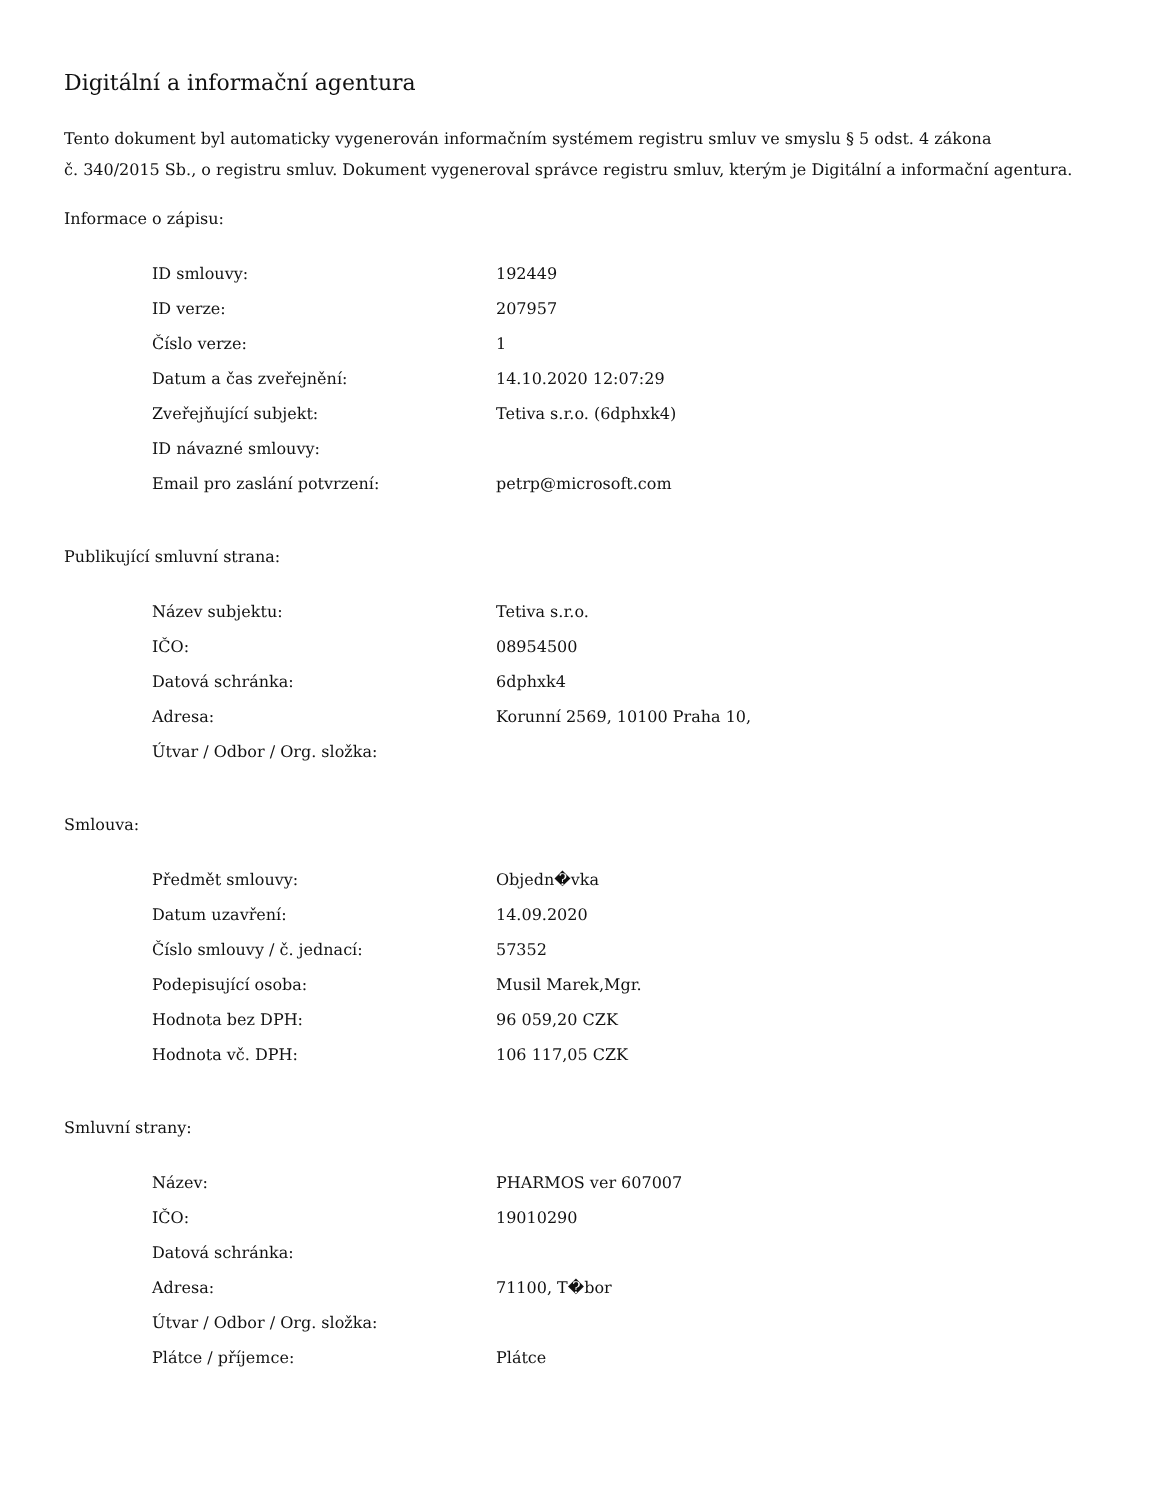Digitální a informační agentura
Tento dokument byl automaticky vygenerován informačním systémem registru smluv ve smyslu § 5 odst. 4 zákona
č. 340/2015 Sb., o registru smluv. Dokument vygeneroval správce registru smluv, kterým je Digitální a informační agentura.
Informace o zápisu:
| ID smlouvy: | 192449 |
| ID verze: | 207957 |
| Číslo verze: | 1 |
| Datum a čas zveřejnění: | 14.10.2020 12:07:29 |
| Zveřejňující subjekt: | Tetiva s.r.o. (6dphxk4) |
| ID návazné smlouvy: | |
| Email pro zaslání potvrzení: | petrp@microsoft.com |
Publikující smluvní strana:
| Název subjektu: | Tetiva s.r.o. |
| IČO: | 08954500 |
| Datová schránka: | 6dphxk4 |
| Adresa: | Korunní 2569, 10100 Praha 10, |
| Útvar / Odbor / Org. složka: | |
Smlouva:
| Předmět smlouvy: | Objedn�vka |
| Datum uzavření: | 14.09.2020 |
| Číslo smlouvy / č. jednací: | 57352 |
| Podepisující osoba: | Musil Marek,Mgr. |
| Hodnota bez DPH: | 96 059,20 CZK |
| Hodnota vč. DPH: | 106 117,05 CZK |
Smluvní strany:
| Název: | PHARMOS ver 607007 |
| IČO: | 19010290 |
| Datová schránka: | |
| Adresa: | 71100, T�bor |
| Útvar / Odbor / Org. složka: | |
| Plátce / příjemce: | Plátce |